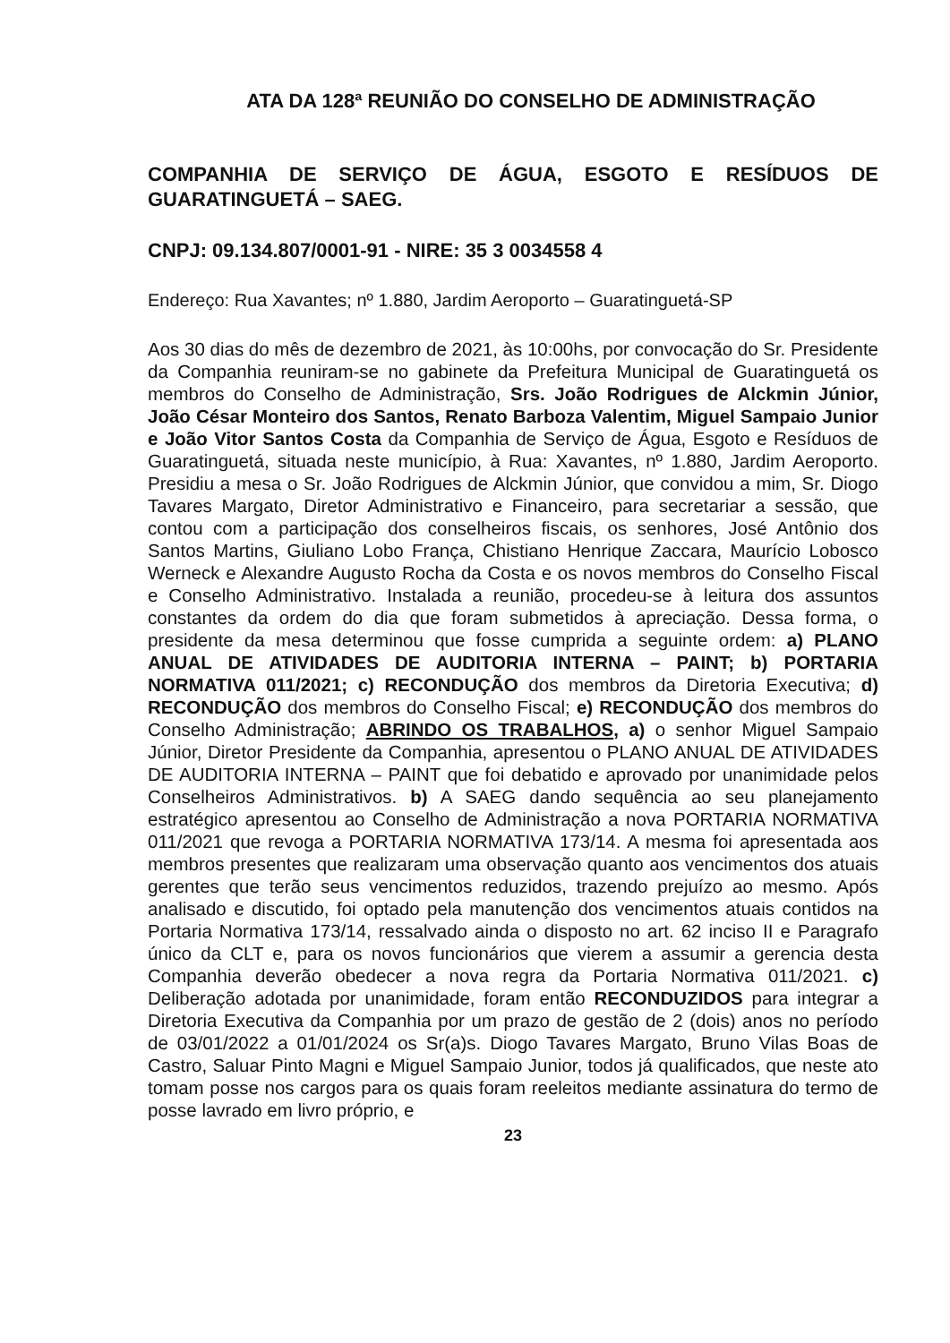ATA DA 128ª REUNIÃO DO CONSELHO DE ADMINISTRAÇÃO
COMPANHIA DE SERVIÇO DE ÁGUA, ESGOTO E RESÍDUOS DE GUARATINGUETÁ – SAEG.
CNPJ: 09.134.807/0001-91 - NIRE: 35 3 0034558 4
Endereço: Rua Xavantes; nº 1.880, Jardim Aeroporto – Guaratinguetá-SP
Aos 30 dias do mês de dezembro de 2021, às 10:00hs, por convocação do Sr. Presidente da Companhia reuniram-se no gabinete da Prefeitura Municipal de Guaratinguetá os membros do Conselho de Administração, Srs. João Rodrigues de Alckmin Júnior, João César Monteiro dos Santos, Renato Barboza Valentim, Miguel Sampaio Junior e João Vitor Santos Costa da Companhia de Serviço de Água, Esgoto e Resíduos de Guaratinguetá, situada neste município, à Rua: Xavantes, nº 1.880, Jardim Aeroporto. Presidiu a mesa o Sr. João Rodrigues de Alckmin Júnior, que convidou a mim, Sr. Diogo Tavares Margato, Diretor Administrativo e Financeiro, para secretariar a sessão, que contou com a participação dos conselheiros fiscais, os senhores, José Antônio dos Santos Martins, Giuliano Lobo França, Chistiano Henrique Zaccara, Maurício Lobosco Werneck e Alexandre Augusto Rocha da Costa e os novos membros do Conselho Fiscal e Conselho Administrativo. Instalada a reunião, procedeu-se à leitura dos assuntos constantes da ordem do dia que foram submetidos à apreciação. Dessa forma, o presidente da mesa determinou que fosse cumprida a seguinte ordem: a) PLANO ANUAL DE ATIVIDADES DE AUDITORIA INTERNA – PAINT; b) PORTARIA NORMATIVA 011/2021; c) RECONDUÇÃO dos membros da Diretoria Executiva; d) RECONDUÇÃO dos membros do Conselho Fiscal; e) RECONDUÇÃO dos membros do Conselho Administração; ABRINDO OS TRABALHOS, a) o senhor Miguel Sampaio Júnior, Diretor Presidente da Companhia, apresentou o PLANO ANUAL DE ATIVIDADES DE AUDITORIA INTERNA – PAINT que foi debatido e aprovado por unanimidade pelos Conselheiros Administrativos. b) A SAEG dando sequência ao seu planejamento estratégico apresentou ao Conselho de Administração a nova PORTARIA NORMATIVA 011/2021 que revoga a PORTARIA NORMATIVA 173/14. A mesma foi apresentada aos membros presentes que realizaram uma observação quanto aos vencimentos dos atuais gerentes que terão seus vencimentos reduzidos, trazendo prejuízo ao mesmo. Após analisado e discutido, foi optado pela manutenção dos vencimentos atuais contidos na Portaria Normativa 173/14, ressalvado ainda o disposto no art. 62 inciso II e Paragrafo único da CLT e, para os novos funcionários que vierem a assumir a gerencia desta Companhia deverão obedecer a nova regra da Portaria Normativa 011/2021. c) Deliberação adotada por unanimidade, foram então RECONDUZIDOS para integrar a Diretoria Executiva da Companhia por um prazo de gestão de 2 (dois) anos no período de 03/01/2022 a 01/01/2024 os Sr(a)s. Diogo Tavares Margato, Bruno Vilas Boas de Castro, Saluar Pinto Magni e Miguel Sampaio Junior, todos já qualificados, que neste ato tomam posse nos cargos para os quais foram reeleitos mediante assinatura do termo de posse lavrado em livro próprio, e
23